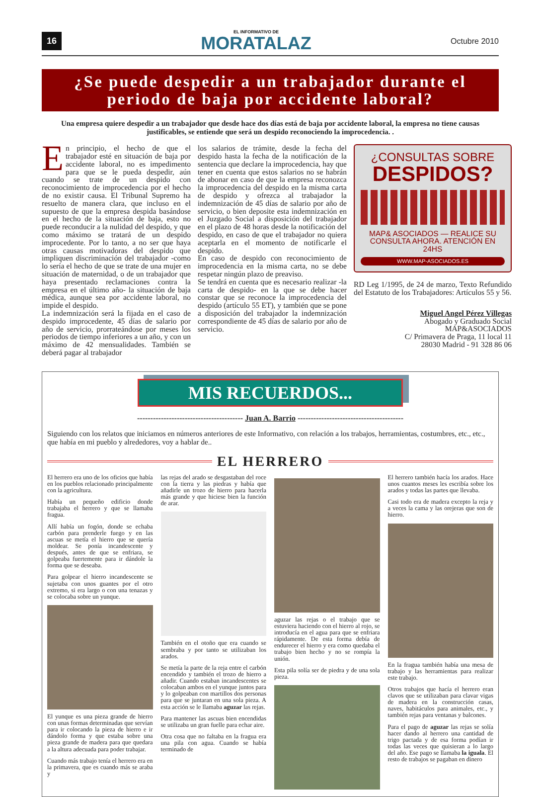16
EL INFORMATIVO DE
MORATALAZ
Octubre 2010
¿Se puede despedir a un trabajador durante el periodo de baja por accidente laboral?
Una empresa quiere despedir a un trabajador que desde hace dos días está de baja por accidente laboral, la empresa no tiene causas justificables, se entiende que será un despido reconociendo la improcedencia. .
En principio, el hecho de que el trabajador esté en situación de baja por accidente laboral, no es impedimento para que se le pueda despedir, aún cuando se trate de un despido con reconocimiento de improcedencia por el hecho de no existir causa. El Tribunal Supremo ha resuelto de manera clara, que incluso en el supuesto de que la empresa despida basándose en el hecho de la situación de baja, esto no puede reconducir a la nulidad del despido, y que como máximo se tratará de un despido improcedente. Por lo tanto, a no ser que haya otras causas motivadoras del despido que impliquen discriminación del trabajador -como lo sería el hecho de que se trate de una mujer en situación de maternidad, o de un trabajador que haya presentado reclamaciones contra la empresa en el último año- la situación de baja médica, aunque sea por accidente laboral, no impide el despido.
La indemnización será la fijada en el caso de despido improcedente, 45 días de salario por año de servicio, prorrateándose por meses los periodos de tiempo inferiores a un año, y con un máximo de 42 mensualidades. También se deberá pagar al trabajador
los salarios de trámite, desde la fecha del despido hasta la fecha de la notificación de la sentencia que declare la improcedencia, hay que tener en cuenta que estos salarios no se habrán de abonar en caso de que la empresa reconozca la improcedencia del despido en la misma carta de despido y ofrezca al trabajador la indemnización de 45 días de salario por año de servicio, o bien deposite esta indemnización en el Juzgado Social a disposición del trabajador en el plazo de 48 horas desde la notificación del despido, en caso de que el trabajador no quiera aceptarla en el momento de notificarle el despido.
En caso de despido con reconocimiento de improcedencia en la misma carta, no se debe respetar ningún plazo de preaviso.
Se tendrá en cuenta que es necesario realizar -la carta de despido- en la que se debe hacer constar que se reconoce la improcedencia del despido (artículo 55 ET), y también que se pone a disposición del trabajador la indemnización correspondiente de 45 días de salario por año de servicio.
¿CONSULTAS SOBRE
DESPIDOS?
MAP& ASOCIADOS — REALICE SU CONSULTA AHORA. ATENCIÓN EN 24HS
WWW.MAP-ASOCIADOS.ES
RD Leg 1/1995, de 24 de marzo, Texto Refundido del Estatuto de los Trabajadores: Artículos 55 y 56.
Miguel Angel Pérez Villegas
Abogado y Graduado Social
MAP&ASOCIADOS
C/ Primavera de Praga, 11 local 11
28030 Madrid - 91 328 86 06
MIS RECUERDOS...
---------------------------------------- Juan A. Barrio ----------------------------------------
Siguiendo con los relatos que iniciamos en números anteriores de este Informativo, con relación a los trabajos, herramientas, costumbres, etc., etc., que había en mi pueblo y alrededores, voy a hablar de..
EL HERRERO
El herrero era uno de los oficios que había en los pueblos relacionado principalmente con la agricultura.
Había un pequeño edificio donde trabajaba el herrero y que se llamaba fragua.
Allí había un fogón, donde se echaba carbón para prenderle fuego y en las ascuas se metía el hierro que se quería moldear. Se ponía incandescente y después, antes de que se enfriara, se golpeaba fuertemente para ir dándole la forma que se deseaba.
Para golpear el hierro incandescente se sujetaba con unos guantes por el otro extremo, si era largo o con una tenazas y se colocaba sobre un yunque.
El yunque es una pieza grande de hierro con unas formas determinadas que servían para ir colocando la pieza de hierro e ir dándolo forma y que estaba sobre una pieza grande de madera para que quedara a la altura adecuada para poder trabajar.
Cuando más trabajo tenía el herrero era en la primavera, que es cuando más se araba y
las rejas del arado se desgastaban del roce con la tierra y las piedras y había que añadirle un trozo de hierro para hacerla más grande y que hiciese bien la función de arar.
También en el otoño que era cuando se sembraba y por tanto se utilizaban los arados.
Se metía la parte de la reja entre el carbón encendido y también el trozo de hierro a añadir. Cuando estaban incandescentes se colocaban ambos en el yunque juntos para y lo golpeaban con martillos dos personas para que se juntaran en una sola pieza. A esta acción se le llamaba aguzar las rejas.
Para mantener las ascuas bien encendidas se utilizaba un gran fuelle para echar aire.
Otra cosa que no faltaba en la fragua era una pila con agua. Cuando se había terminado de
aguzar las rejas o el trabajo que se estuviera haciendo con el hierro al rojo, se introducía en el agua para que se enfriara rápidamente. De esta forma debía de endurecer el hierro y era como quedaba el trabajo bien hecho y no se rompía la unión.
Esta pila solía ser de piedra y de una sola pieza.
El herrero también hacía los arados. Hace unos cuantos meses les escribía sobre los arados y todas las partes que llevaba.
Casi todo era de madera excepto la reja y a veces la cama y las orejeras que son de hierro.
En la fragua también había una mesa de trabajo y las herramientas para realizar este trabajo.
Otros trabajos que hacía el herrero eran clavos que se utilizaban para clavar vigas de madera en la construcción casas, naves, habitáculos para animales, etc., y también rejas para ventanas y balcones.
Para el pago de aguzar las rejas se solía hacer dando al herrero una cantidad de trigo pactada y de esa forma podían ir todas las veces que quisieran a lo largo del año. Ese pago se llamaba la iguala. El resto de trabajos se pagaban en dinero